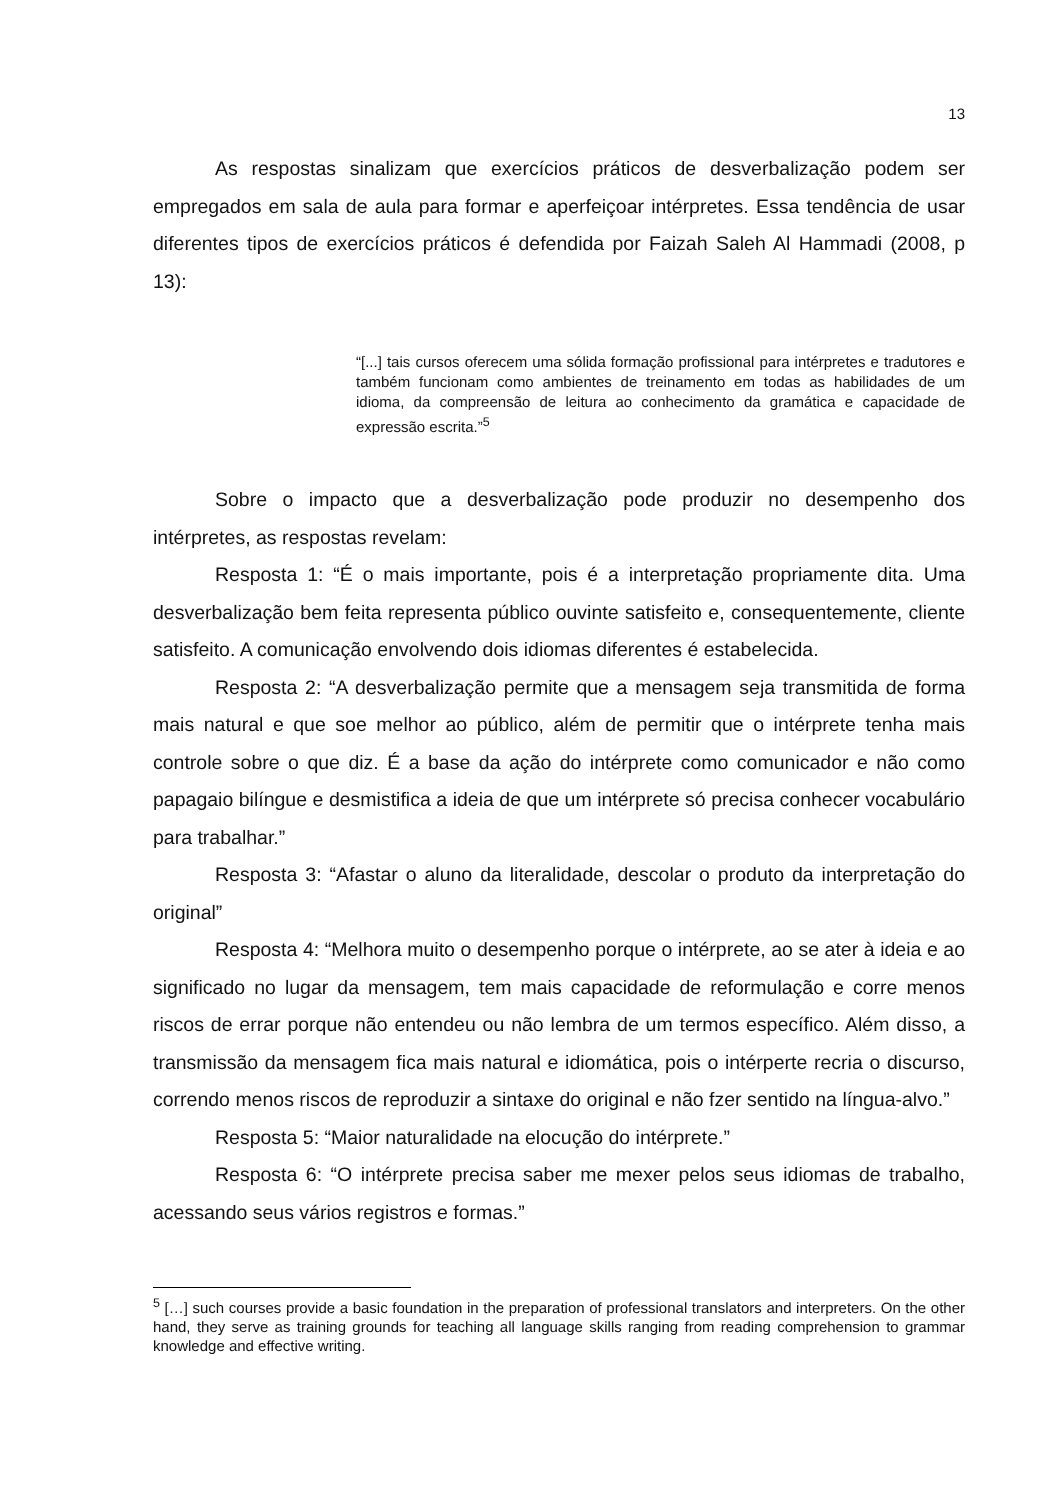13
As respostas sinalizam que exercícios práticos de desverbalização podem ser empregados em sala de aula para formar e aperfeiçoar intérpretes. Essa tendência de usar diferentes tipos de exercícios práticos é defendida por Faizah Saleh Al Hammadi (2008, p 13):
“[...] tais cursos oferecem uma sólida formação profissional para intérpretes e tradutores e também funcionam como ambientes de treinamento em todas as habilidades de um idioma, da compreensão de leitura ao conhecimento da gramática e capacidade de expressão escrita.”<sup>5</sup>
Sobre o impacto que a desverbalização pode produzir no desempenho dos intérpretes, as respostas revelam:
Resposta 1: “É o mais importante, pois é a interpretação propriamente dita. Uma desverbalização bem feita representa público ouvinte satisfeito e, consequentemente, cliente satisfeito. A comunicação envolvendo dois idiomas diferentes é estabelecida.
Resposta 2: “A desverbalização permite que a mensagem seja transmitida de forma mais natural e que soe melhor ao público, além de permitir que o intérprete tenha mais controle sobre o que diz. É a base da ação do intérprete como comunicador e não como papagaio bilíngue e desmistifica a ideia de que um intérprete só precisa conhecer vocabulário para trabalhar.”
Resposta 3: “Afastar o aluno da literalidade, descolar o produto da interpretação do original”
Resposta 4: “Melhora muito o desempenho porque o intérprete, ao se ater à ideia e ao significado no lugar da mensagem, tem mais capacidade de reformulação e corre menos riscos de errar porque não entendeu ou não lembra de um termos específico. Além disso, a transmissão da mensagem fica mais natural e idiomática, pois o intérperte recria o discurso, correndo menos riscos de reproduzir a sintaxe do original e não fzer sentido na língua-alvo.”
Resposta 5: “Maior naturalidade na elocução do intérprete.”
Resposta 6: “O intérprete precisa saber me mexer pelos seus idiomas de trabalho, acessando seus vários registros e formas.”
<sup>5</sup> […] such courses provide a basic foundation in the preparation of professional translators and interpreters. On the other hand, they serve as training grounds for teaching all language skills ranging from reading comprehension to grammar knowledge and effective writing.